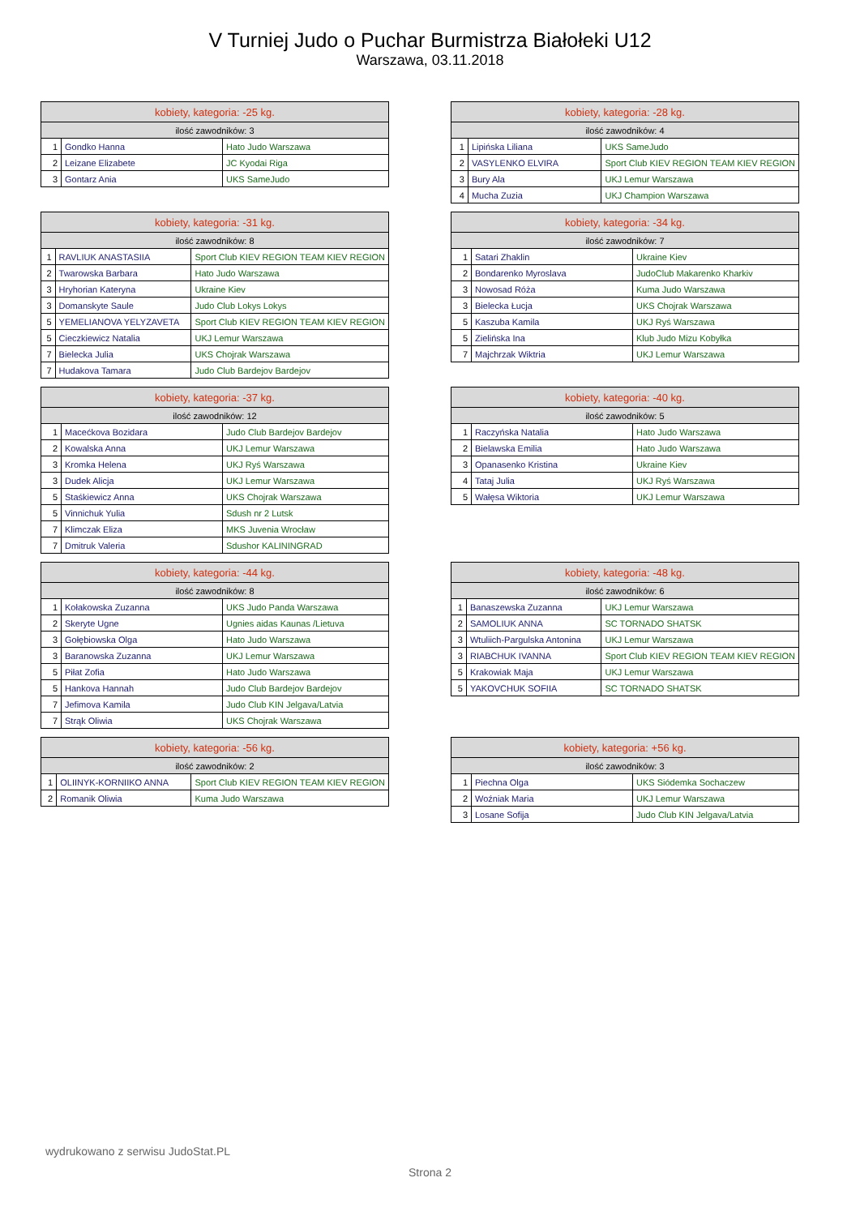V Turniej Judo o Puchar Burmistrza Białołeki U12
Warszawa, 03.11.2018
| kobiety, kategoria: -25 kg. | | |
| --- | --- | --- |
| ilość zawodników: 3 | | |
| 1 | Gondko Hanna | Hato Judo Warszawa |
| 2 | Leizane Elizabete | JC Kyodai Riga |
| 3 | Gontarz Ania | UKS SameJudo |
| kobiety, kategoria: -28 kg. | | |
| --- | --- | --- |
| ilość zawodników: 4 | | |
| 1 | Lipińska Liliana | UKS SameJudo |
| 2 | VASYLENKO ELVIRA | Sport Club KIEV REGION TEAM KIEV REGION |
| 3 | Bury Ala | UKJ Lemur Warszawa |
| 4 | Mucha Zuzia | UKJ Champion Warszawa |
| kobiety, kategoria: -31 kg. | | |
| --- | --- | --- |
| ilość zawodników: 8 | | |
| 1 | RAVLIUK ANASTASIIA | Sport Club KIEV REGION TEAM KIEV REGION |
| 2 | Twarowska Barbara | Hato Judo Warszawa |
| 3 | Hryhorian Kateryna | Ukraine Kiev |
| 3 | Domanskyte Saule | Judo Club Lokys Lokys |
| 5 | YEMELIANOVA YELYZAVETA | Sport Club KIEV REGION TEAM KIEV REGION |
| 5 | Cieczkiewicz Natalia | UKJ Lemur Warszawa |
| 7 | Bielecka Julia | UKS Chojrak Warszawa |
| 7 | Hudakova Tamara | Judo Club Bardejov Bardejov |
| kobiety, kategoria: -34 kg. | | |
| --- | --- | --- |
| ilość zawodników: 7 | | |
| 1 | Satari Zhaklin | Ukraine Kiev |
| 2 | Bondarenko Myroslava | JudoClub Makarenko Kharkiv |
| 3 | Nowosad Róża | Kuma Judo Warszawa |
| 3 | Bielecka Łucja | UKS Chojrak Warszawa |
| 5 | Kaszuba Kamila | UKJ Ryś Warszawa |
| 5 | Zielińska Ina | Klub Judo Mizu Kobyłka |
| 7 | Majchrzak Wiktria | UKJ Lemur Warszawa |
| kobiety, kategoria: -37 kg. | | |
| --- | --- | --- |
| ilość zawodników: 12 | | |
| 1 | Macećkova Bozidara | Judo Club Bardejov Bardejov |
| 2 | Kowalska Anna | UKJ Lemur Warszawa |
| 3 | Kromka Helena | UKJ Ryś Warszawa |
| 3 | Dudek Alicja | UKJ Lemur Warszawa |
| 5 | Staśkiewicz Anna | UKS Chojrak Warszawa |
| 5 | Vinnichuk Yulia | Sdush nr 2 Lutsk |
| 7 | Klimczak Eliza | MKS Juvenia Wrocław |
| 7 | Dmitruk Valeria | Sdushor KALININGRAD |
| kobiety, kategoria: -40 kg. | | |
| --- | --- | --- |
| ilość zawodników: 5 | | |
| 1 | Raczyńska Natalia | Hato Judo Warszawa |
| 2 | Bielawska Emilia | Hato Judo Warszawa |
| 3 | Opanasenko Kristina | Ukraine Kiev |
| 4 | Tataj Julia | UKJ Ryś Warszawa |
| 5 | Wałęsa Wiktoria | UKJ Lemur Warszawa |
| kobiety, kategoria: -44 kg. | | |
| --- | --- | --- |
| ilość zawodników: 8 | | |
| 1 | Kołakowska Zuzanna | UKS Judo Panda Warszawa |
| 2 | Skeryte Ugne | Ugnies aidas Kaunas /Lietuva |
| 3 | Gołębiowska Olga | Hato Judo Warszawa |
| 3 | Baranowska Zuzanna | UKJ Lemur Warszawa |
| 5 | Piłat Zofia | Hato Judo Warszawa |
| 5 | Hankova Hannah | Judo Club Bardejov Bardejov |
| 7 | Jefimova Kamila | Judo Club KIN Jelgava/Latvia |
| 7 | Strąk Oliwia | UKS Chojrak Warszawa |
| kobiety, kategoria: -48 kg. | | |
| --- | --- | --- |
| ilość zawodników: 6 | | |
| 1 | Banaszewska Zuzanna | UKJ Lemur Warszawa |
| 2 | SAMOLIUK ANNA | SC TORNADO SHATSK |
| 3 | Wtuliich-Pargulska Antonina | UKJ Lemur Warszawa |
| 3 | RIABCHUK IVANNA | Sport Club KIEV REGION TEAM KIEV REGION |
| 5 | Krakowiak Maja | UKJ Lemur Warszawa |
| 5 | YAKOVCHUK SOFIIA | SC TORNADO SHATSK |
| kobiety, kategoria: -56 kg. | | |
| --- | --- | --- |
| ilość zawodników: 2 | | |
| 1 | OLIINYK-KORNIIKO ANNA | Sport Club KIEV REGION TEAM KIEV REGION |
| 2 | Romanik Oliwia | Kuma Judo Warszawa |
| kobiety, kategoria: +56 kg. | | |
| --- | --- | --- |
| ilość zawodników: 3 | | |
| 1 | Piechna Olga | UKS Siódemka Sochaczew |
| 2 | Woźniak Maria | UKJ Lemur Warszawa |
| 3 | Losane Sofija | Judo Club KIN Jelgava/Latvia |
wydrukowano z serwisu JudoStat.PL
Strona 2